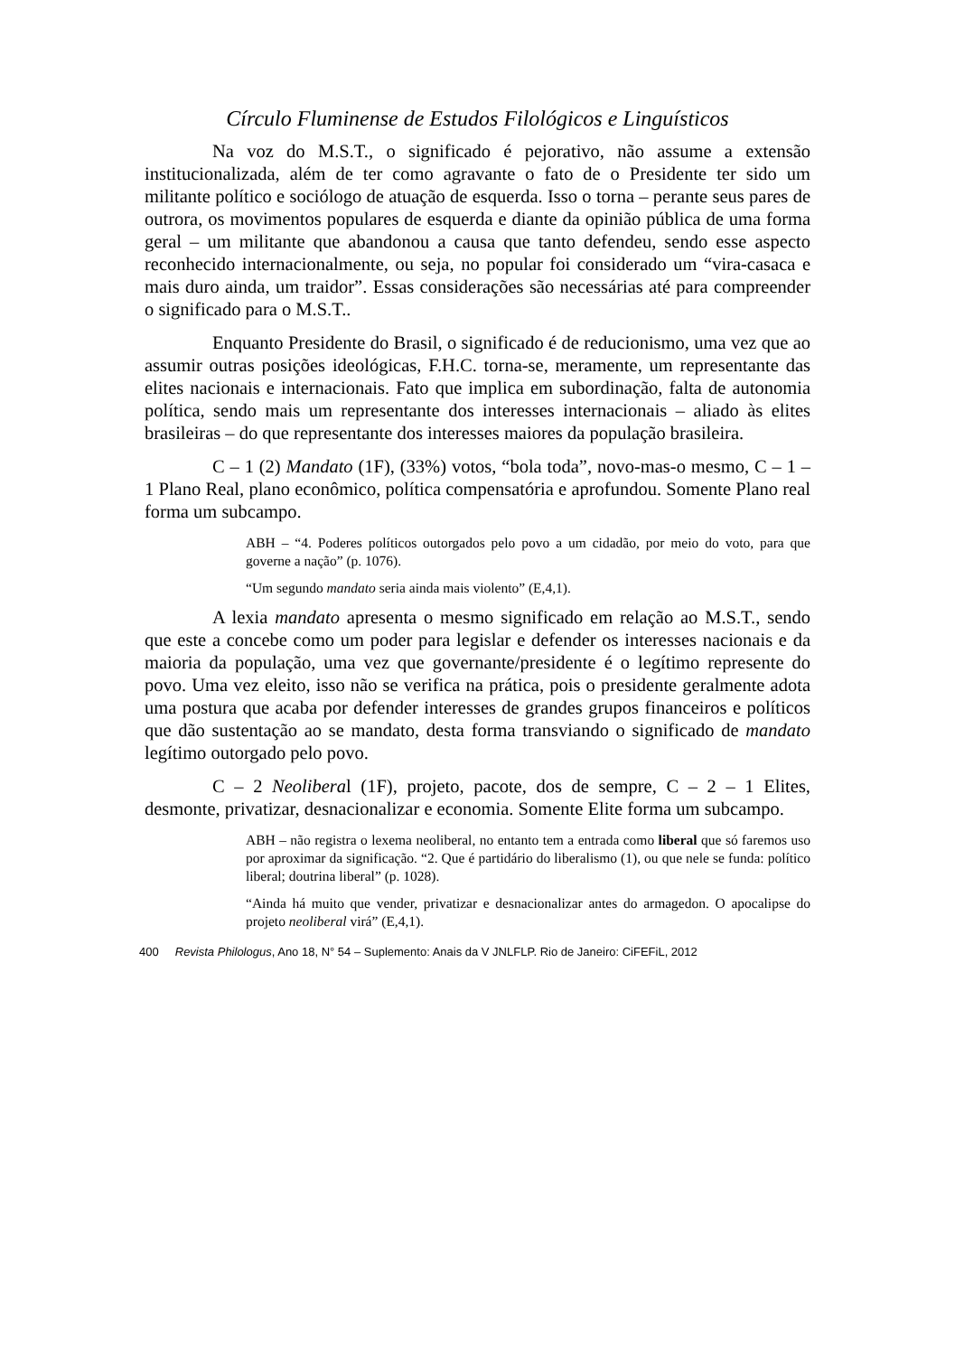Círculo Fluminense de Estudos Filológicos e Linguísticos
Na voz do M.S.T., o significado é pejorativo, não assume a extensão institucionalizada, além de ter como agravante o fato de o Presidente ter sido um militante político e sociólogo de atuação de esquerda. Isso o torna – perante seus pares de outrora, os movimentos populares de esquerda e diante da opinião pública de uma forma geral – um militante que abandonou a causa que tanto defendeu, sendo esse aspecto reconhecido internacionalmente, ou seja, no popular foi considerado um “vira-casaca e mais duro ainda, um traidor”. Essas considerações são necessárias até para compreender o significado para o M.S.T..
Enquanto Presidente do Brasil, o significado é de reducionismo, uma vez que ao assumir outras posições ideológicas, F.H.C. torna-se, meramente, um representante das elites nacionais e internacionais. Fato que implica em subordinação, falta de autonomia política, sendo mais um representante dos interesses internacionais – aliado às elites brasileiras – do que representante dos interesses maiores da população brasileira.
C – 1 (2) Mandato (1F), (33%) votos, “bola toda”, novo-mas-o mesmo, C – 1 – 1 Plano Real, plano econômico, política compensatória e aprofundou. Somente Plano real forma um subcampo.
ABH – “4. Poderes políticos outorgados pelo povo a um cidadão, por meio do voto, para que governe a nação” (p. 1076).
“Um segundo mandato seria ainda mais violento” (E,4,1).
A lexia mandato apresenta o mesmo significado em relação ao M.S.T., sendo que este a concebe como um poder para legislar e defender os interesses nacionais e da maioria da população, uma vez que governante/presidente é o legítimo represente do povo. Uma vez eleito, isso não se verifica na prática, pois o presidente geralmente adota uma postura que acaba por defender interesses de grandes grupos financeiros e políticos que dão sustentação ao se mandato, desta forma transviando o significado de mandato legítimo outorgado pelo povo.
C – 2 Neoliberal (1F), projeto, pacote, dos de sempre, C – 2 – 1 Elites, desmonte, privatizar, desnacionalizar e economia. Somente Elite forma um subcampo.
ABH – não registra o lexema neoliberal, no entanto tem a entrada como liberal que só faremos uso por aproximar da significação. “2. Que é partidário do liberalismo (1), ou que nele se funda: político liberal; doutrina liberal” (p. 1028).
“Ainda há muito que vender, privatizar e desnacionalizar antes do armagedon. O apocalipse do projeto neoliberal virá” (E,4,1).
400 Revista Philologus, Ano 18, N° 54 – Suplemento: Anais da V JNLFLP. Rio de Janeiro: CiFEFiL, 2012